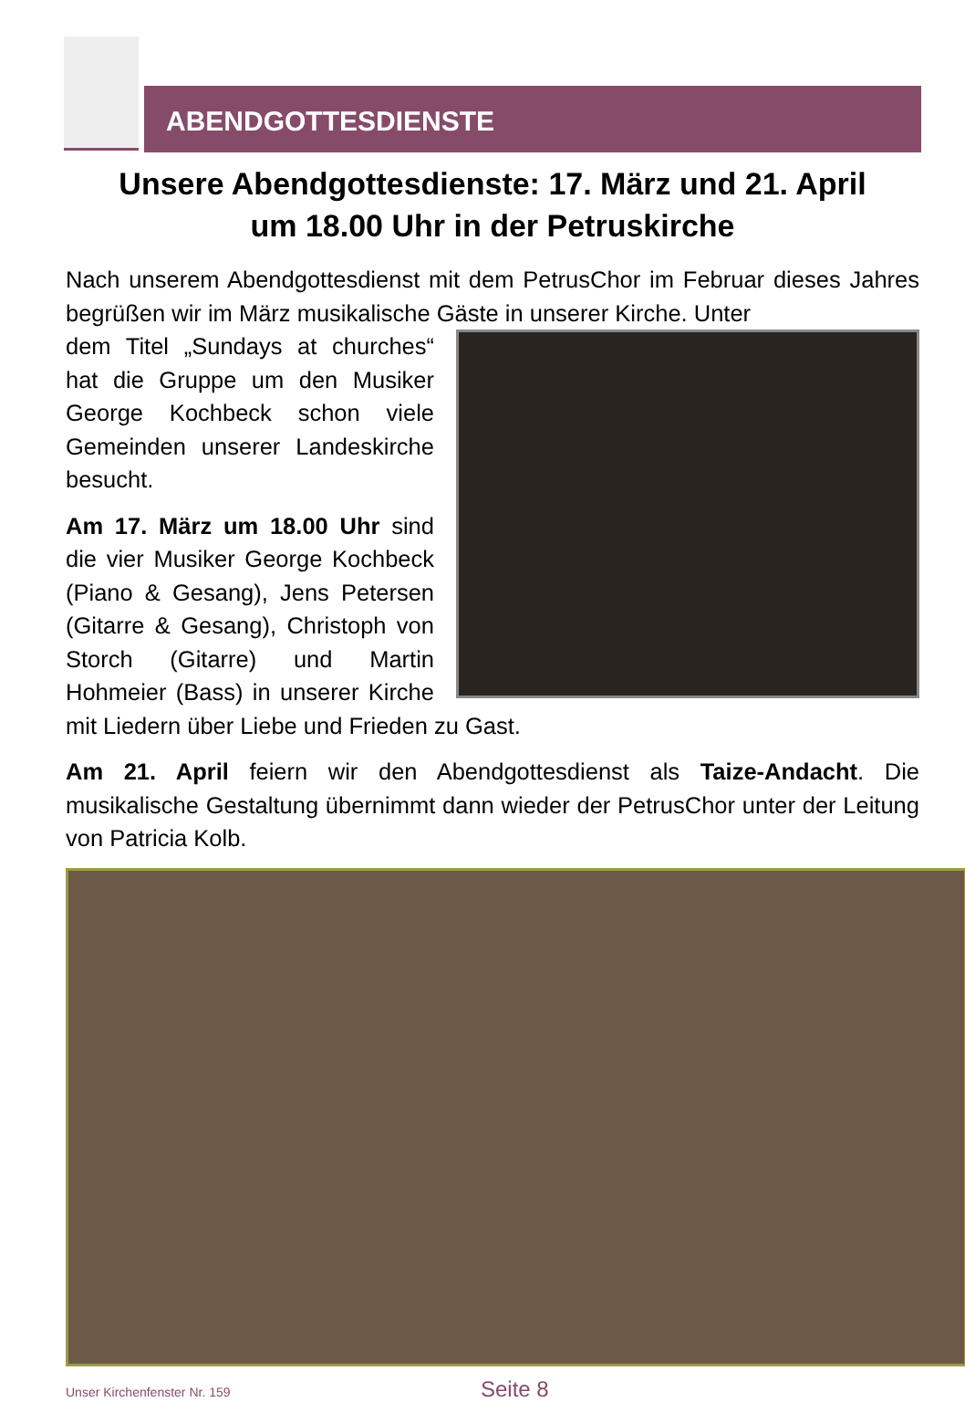ABENDGOTTESDIENSTE
Unsere Abendgottesdienste: 17. März und 21. April
um 18.00 Uhr in der Petruskirche
Nach unserem Abendgottesdienst mit dem PetrusChor im Februar dieses Jahres begrüßen wir im März musikalische Gäste in unserer Kirche. Unter
dem Titel „Sundays at churches“ hat die Gruppe um den Musiker George Kochbeck schon viele Gemeinden unserer Landeskirche besucht.
Am 17. März um 18.00 Uhr sind die vier Musiker George Kochbeck (Piano & Gesang), Jens Petersen (Gitarre & Gesang), Christoph von Storch (Gitarre) und Martin Hohmeier (Bass) in unserer Kirche mit Liedern über Liebe und Frieden zu Gast.
Am 21. April feiern wir den Abendgottesdienst als Taize-Andacht. Die musikalische Gestaltung übernimmt dann wieder der PetrusChor unter der Leitung von Patricia Kolb.
Unser Kirchenfenster Nr. 159 Seite 8